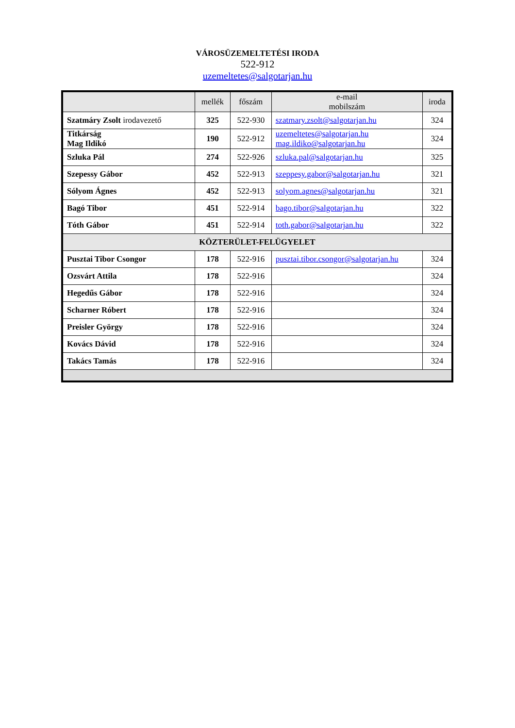VÁROSÜZEMELTETÉSI IRODA
522-912
uzemeltetes@salgotarjan.hu
| | mellék | főszám | e-mail mobilszám | iroda |
| --- | --- | --- | --- | --- |
| Szatmáry Zsolt irodavezető | 325 | 522-930 | szatmary.zsolt@salgotarjan.hu | 324 |
| Titkárság Mag Ildikó | 190 | 522-912 | uzemeltetes@salgotarjan.hu mag.ildiko@salgotarjan.hu | 324 |
| Szluka Pál | 274 | 522-926 | szluka.pal@salgotarjan.hu | 325 |
| Szepessy Gábor | 452 | 522-913 | szeppesy.gabor@salgotarjan.hu | 321 |
| Sólyom Ágnes | 452 | 522-913 | solyom.agnes@salgotarjan.hu | 321 |
| Bagó Tibor | 451 | 522-914 | bago.tibor@salgotarjan.hu | 322 |
| Tóth Gábor | 451 | 522-914 | toth.gabor@salgotarjan.hu | 322 |
| KÖZTERÜLET-FELÜGYELET | | | | |
| Pusztai Tibor Csongor | 178 | 522-916 | pusztai.tibor.csongor@salgotarjan.hu | 324 |
| Ozsvárt Attila | 178 | 522-916 | | 324 |
| Hegedűs Gábor | 178 | 522-916 | | 324 |
| Scharner Róbert | 178 | 522-916 | | 324 |
| Preisler György | 178 | 522-916 | | 324 |
| Kovács Dávid | 178 | 522-916 | | 324 |
| Takács Tamás | 178 | 522-916 | | 324 |